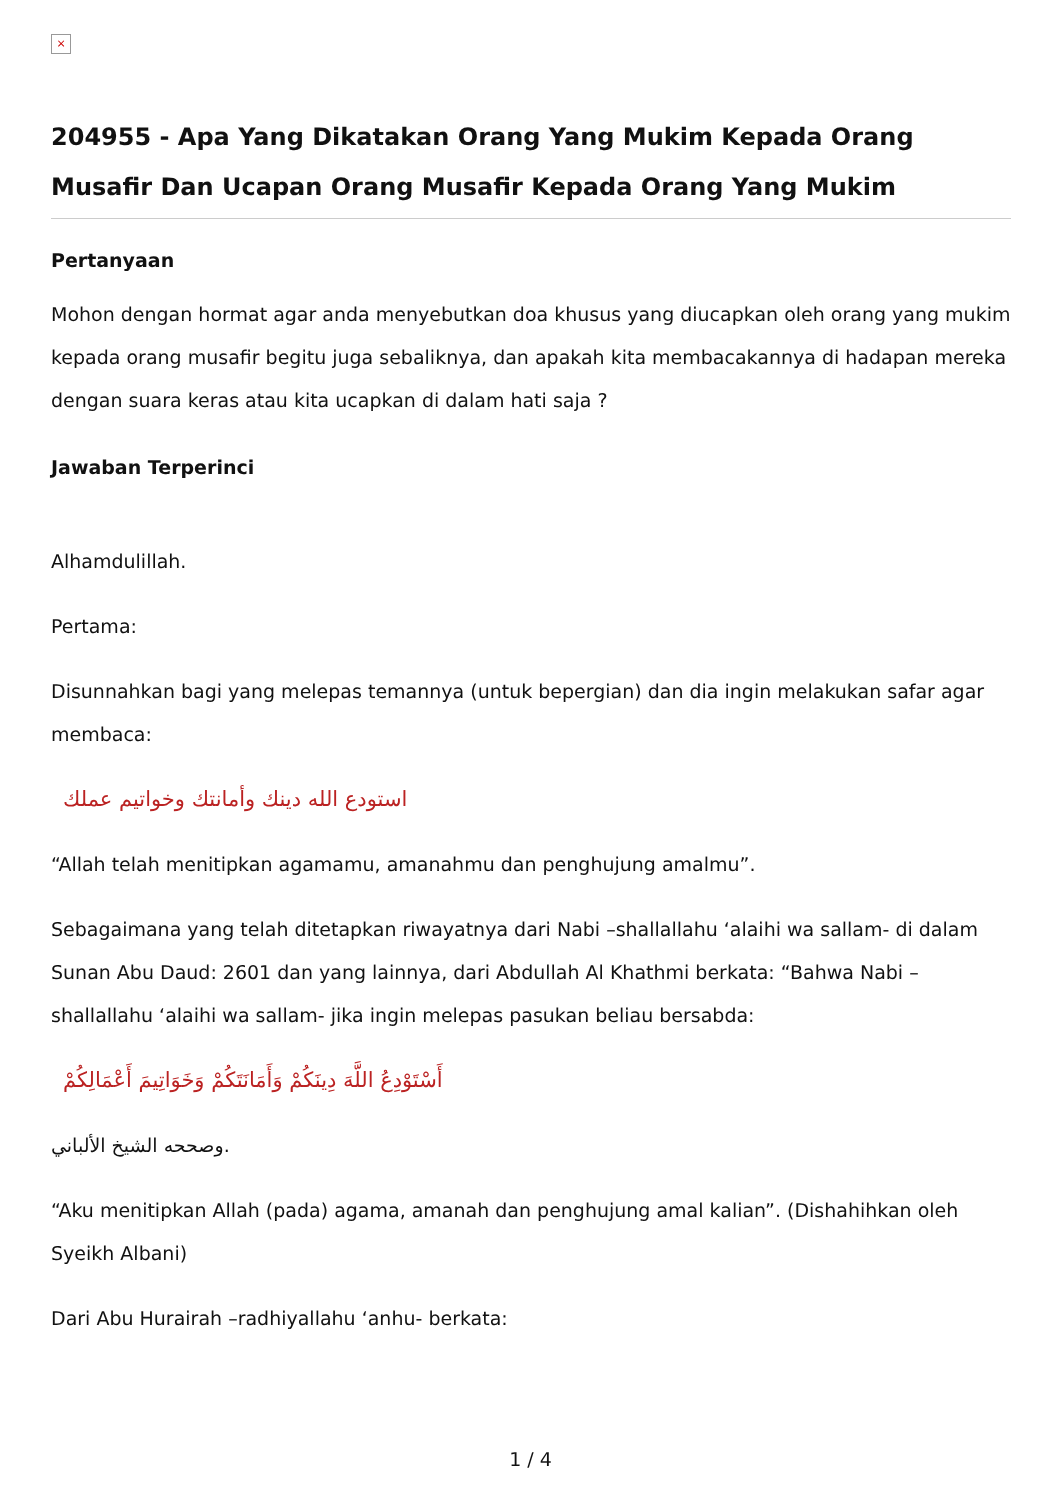×
204955 - Apa Yang Dikatakan Orang Yang Mukim Kepada Orang Musafir Dan Ucapan Orang Musafir Kepada Orang Yang Mukim
Pertanyaan
Mohon dengan hormat agar anda menyebutkan doa khusus yang diucapkan oleh orang yang mukim kepada orang musafir begitu juga sebaliknya, dan apakah kita membacakannya di hadapan mereka dengan suara keras atau kita ucapkan di dalam hati saja ?
Jawaban Terperinci
Alhamdulillah.
Pertama:
Disunnahkan bagi yang melepas temannya (untuk bepergian) dan dia ingin melakukan safar agar membaca:
استودع الله دينك وأمانتك وخواتيم عملك
“Allah telah menitipkan agamamu, amanahmu dan penghujung amalmu”.
Sebagaimana yang telah ditetapkan riwayatnya dari Nabi –shallallahu ‘alaihi wa sallam- di dalam Sunan Abu Daud: 2601 dan yang lainnya, dari Abdullah Al Khathmi berkata: “Bahwa Nabi –shallallahu ‘alaihi wa sallam- jika ingin melepas pasukan beliau bersabda:
أَسْتَوْدِعُ اللَّهَ دِينَكُمْ وَأَمَانَتَكُمْ وَخَوَاتِيمَ أَعْمَالِكُمْ
وصححه الشيخ الألباني.
“Aku menitipkan Allah (pada) agama, amanah dan penghujung amal kalian”. (Dishahihkan oleh Syeikh Albani)
Dari Abu Hurairah –radhiyallahu ‘anhu- berkata:
1 / 4